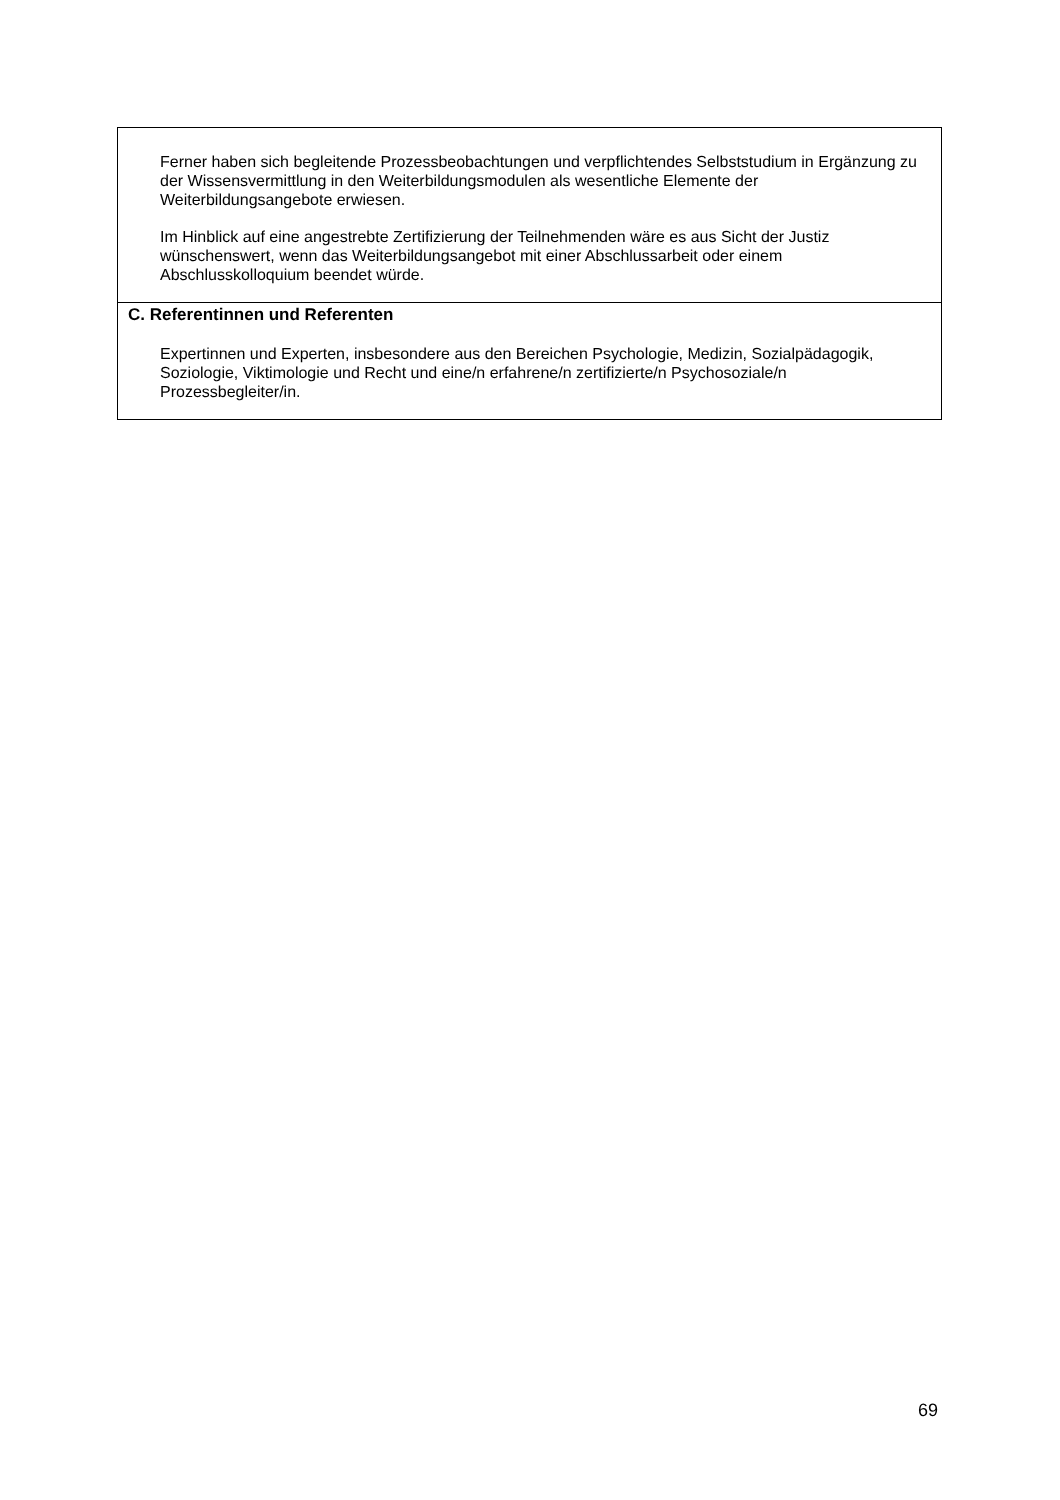| Ferner haben sich begleitende Prozessbeobachtungen und verpflichtendes Selbststudium in Ergänzung zu der Wissensvermittlung in den Weiterbildungsmodulen als wesentliche Elemente der Weiterbildungsangebote erwiesen. Im Hinblick auf eine angestrebte Zertifizierung der Teilnehmenden wäre es aus Sicht der Justiz wünschenswert, wenn das Weiterbildungsangebot mit einer Abschlussarbeit oder einem Abschlusskolloquium beendet würde. |
| C. Referentinnen und Referenten Expertinnen und Experten, insbesondere aus den Bereichen Psychologie, Medizin, Sozialpädagogik, Soziologie, Viktimologie und Recht und eine/n erfahrene/n zertifizierte/n Psychosoziale/n Prozessbegleiter/in. |
69